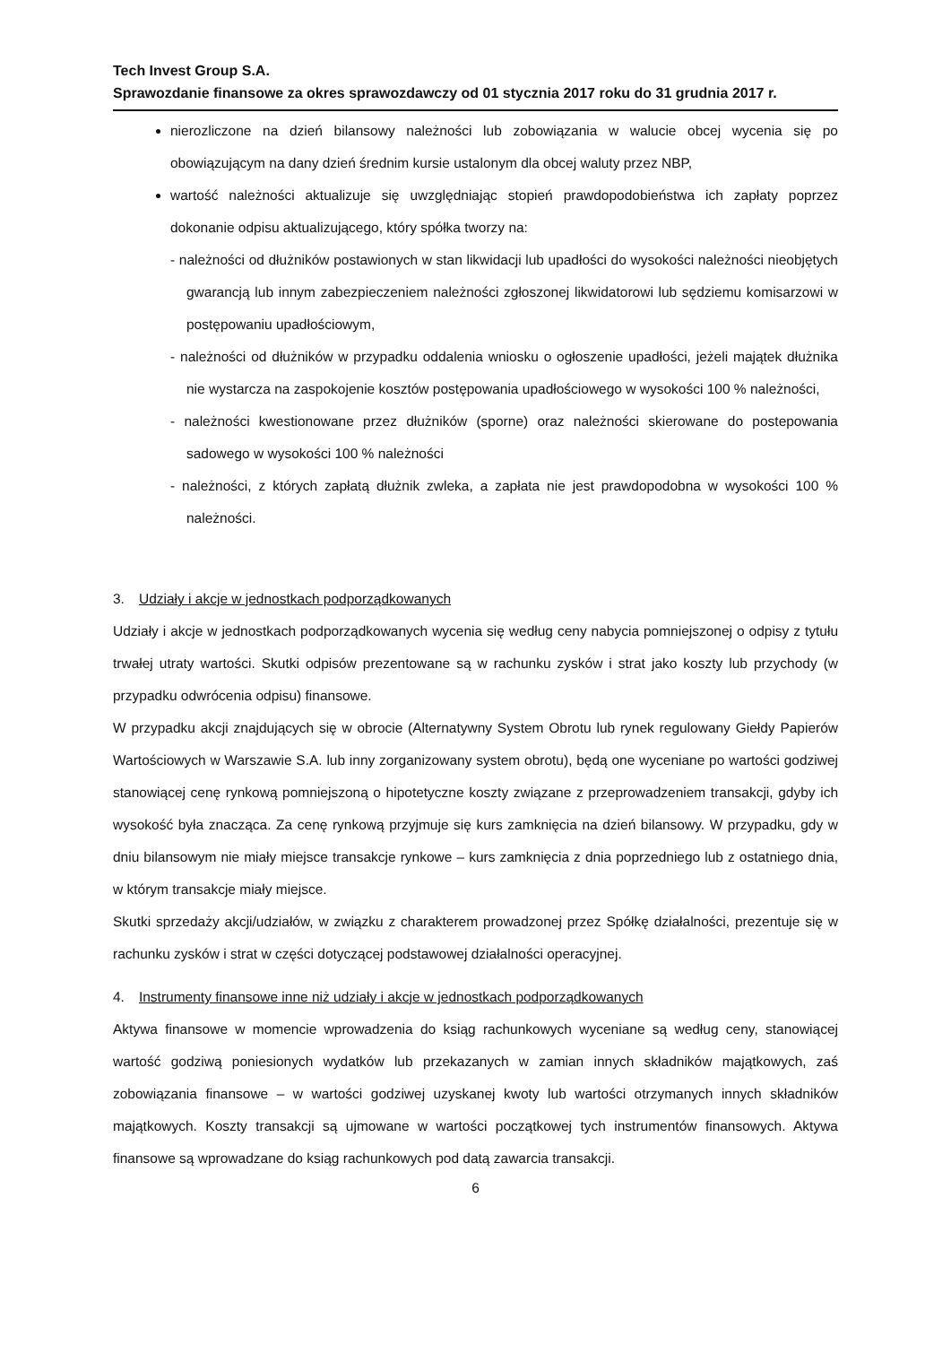Tech Invest Group S.A.
Sprawozdanie finansowe za okres sprawozdawczy od 01 stycznia 2017 roku do 31 grudnia 2017 r.
nierozliczone na dzień bilansowy należności lub zobowiązania w walucie obcej wycenia się po obowiązującym na dany dzień średnim kursie ustalonym dla obcej waluty przez NBP,
wartość należności aktualizuje się uwzględniając stopień prawdopodobieństwa ich zapłaty poprzez dokonanie odpisu aktualizującego, który spółka tworzy na:
- należności od dłużników postawionych w stan likwidacji lub upadłości do wysokości należności nieobjętych gwarancją lub innym zabezpieczeniem należności zgłoszonej likwidatorowi lub sędziemu komisarzowi w postępowaniu upadłościowym,
- należności od dłużników w przypadku oddalenia wniosku o ogłoszenie upadłości, jeżeli majątek dłużnika nie wystarcza na zaspokojenie kosztów postępowania upadłościowego w wysokości 100 % należności,
- należności kwestionowane przez dłużników (sporne) oraz należności skierowane do postepowania sadowego w wysokości 100 % należności
- należności, z których zapłatą dłużnik zwleka, a zapłata nie jest prawdopodobna w wysokości 100 % należności.
3. Udziały i akcje w jednostkach podporządkowanych
Udziały i akcje w jednostkach podporządkowanych wycenia się według ceny nabycia pomniejszonej o odpisy z tytułu trwałej utraty wartości. Skutki odpisów prezentowane są w rachunku zysków i strat jako koszty lub przychody (w przypadku odwrócenia odpisu) finansowe.
W przypadku akcji znajdujących się w obrocie (Alternatywny System Obrotu lub rynek regulowany Giełdy Papierów Wartościowych w Warszawie S.A. lub inny zorganizowany system obrotu), będą one wyceniane po wartości godziwej stanowiącej cenę rynkową pomniejszoną o hipotetyczne koszty związane z przeprowadzeniem transakcji, gdyby ich wysokość była znacząca. Za cenę rynkową przyjmuje się kurs zamknięcia na dzień bilansowy. W przypadku, gdy w dniu bilansowym nie miały miejsce transakcje rynkowe – kurs zamknięcia z dnia poprzedniego lub z ostatniego dnia, w którym transakcje miały miejsce.
Skutki sprzedaży akcji/udziałów, w związku z charakterem prowadzonej przez Spółkę działalności, prezentuje się w rachunku zysków i strat w części dotyczącej podstawowej działalności operacyjnej.
4. Instrumenty finansowe inne niż udziały i akcje w jednostkach podporządkowanych
Aktywa finansowe w momencie wprowadzenia do ksiąg rachunkowych wyceniane są według ceny, stanowiącej wartość godziwą poniesionych wydatków lub przekazanych w zamian innych składników majątkowych, zaś zobowiązania finansowe – w wartości godziwej uzyskanej kwoty lub wartości otrzymanych innych składników majątkowych. Koszty transakcji są ujmowane w wartości początkowej tych instrumentów finansowych. Aktywa finansowe są wprowadzane do ksiąg rachunkowych pod datą zawarcia transakcji.
6